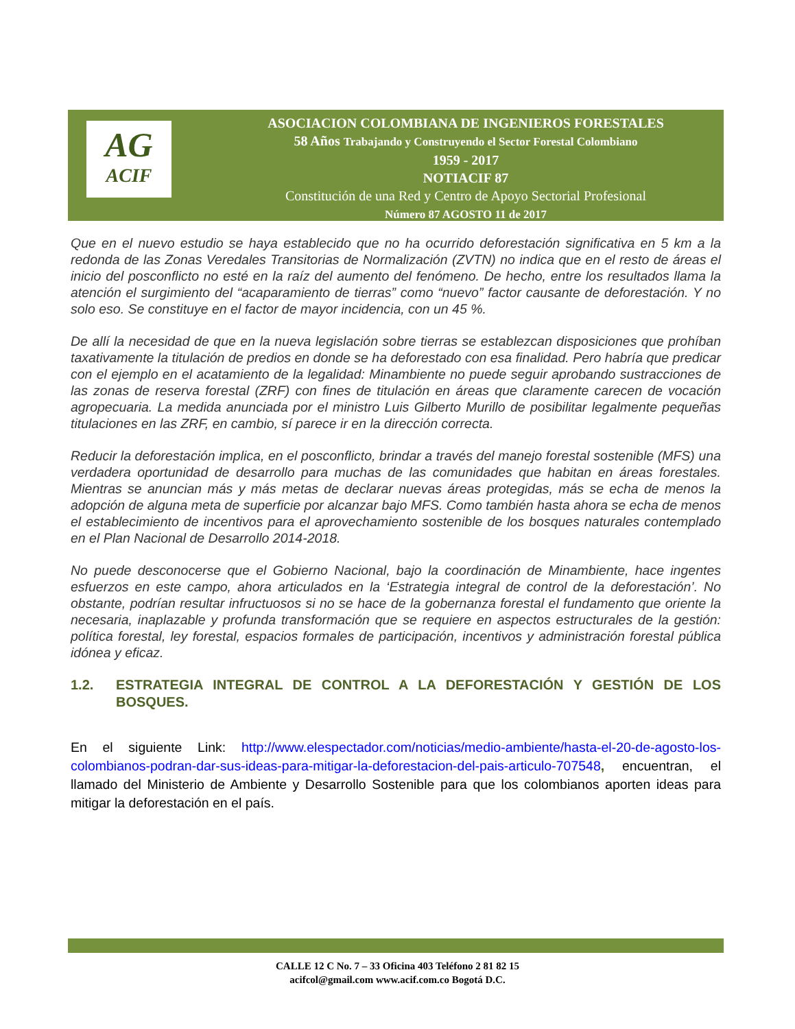AG
ACIF
ASOCIACION COLOMBIANA DE INGENIEROS FORESTALES
58 Años Trabajando y Construyendo el Sector Forestal Colombiano
1959 - 2017
NOTIACIF 87
Constitución de una Red y Centro de Apoyo Sectorial Profesional
Número 87 AGOSTO 11 de 2017
Que en el nuevo estudio se haya establecido que no ha ocurrido deforestación significativa en 5 km a la redonda de las Zonas Veredales Transitorias de Normalización (ZVTN) no indica que en el resto de áreas el inicio del posconflicto no esté en la raíz del aumento del fenómeno. De hecho, entre los resultados llama la atención el surgimiento del “acaparamiento de tierras” como “nuevo” factor causante de deforestación. Y no solo eso. Se constituye en el factor de mayor incidencia, con un 45 %.
De allí la necesidad de que en la nueva legislación sobre tierras se establezcan disposiciones que prohíban taxativamente la titulación de predios en donde se ha deforestado con esa finalidad. Pero habría que predicar con el ejemplo en el acatamiento de la legalidad: Minambiente no puede seguir aprobando sustracciones de las zonas de reserva forestal (ZRF) con fines de titulación en áreas que claramente carecen de vocación agropecuaria. La medida anunciada por el ministro Luis Gilberto Murillo de posibilitar legalmente pequeñas titulaciones en las ZRF, en cambio, sí parece ir en la dirección correcta.
Reducir la deforestación implica, en el posconflicto, brindar a través del manejo forestal sostenible (MFS) una verdadera oportunidad de desarrollo para muchas de las comunidades que habitan en áreas forestales. Mientras se anuncian más y más metas de declarar nuevas áreas protegidas, más se echa de menos la adopción de alguna meta de superficie por alcanzar bajo MFS. Como también hasta ahora se echa de menos el establecimiento de incentivos para el aprovechamiento sostenible de los bosques naturales contemplado en el Plan Nacional de Desarrollo 2014-2018.
No puede desconocerse que el Gobierno Nacional, bajo la coordinación de Minambiente, hace ingentes esfuerzos en este campo, ahora articulados en la ‘Estrategia integral de control de la deforestación’. No obstante, podrían resultar infructuosos si no se hace de la gobernanza forestal el fundamento que oriente la necesaria, inaplazable y profunda transformación que se requiere en aspectos estructurales de la gestión: política forestal, ley forestal, espacios formales de participación, incentivos y administración forestal pública idónea y eficaz.
1.2. ESTRATEGIA INTEGRAL DE CONTROL A LA DEFORESTACIÓN Y GESTIÓN DE LOS BOSQUES.
En el siguiente Link: http://www.elespectador.com/noticias/medio-ambiente/hasta-el-20-de-agosto-los-colombianos-podran-dar-sus-ideas-para-mitigar-la-deforestacion-del-pais-articulo-707548, encuentran, el llamado del Ministerio de Ambiente y Desarrollo Sostenible para que los colombianos aporten ideas para mitigar la deforestación en el país.
CALLE 12 C No. 7 – 33 Oficina 403 Teléfono 2 81 82 15
acifcol@gmail.com www.acif.com.co Bogotá D.C.